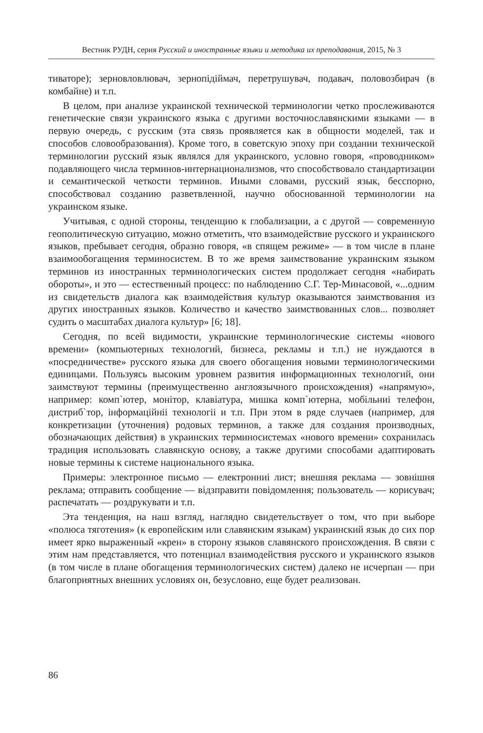Вестник РУДН, серия Русский и иностранные языки и методика их преподавания, 2015, № 3
тиваторе); зерновловлювач, зернопідіймач, перетрушувач, подавач, половозбирач (в комбайне) и т.п.
В целом, при анализе украинской технической терминологии четко прослеживаются генетические связи украинского языка с другими восточнославянскими языками — в первую очередь, с русским (эта связь проявляется как в общности моделей, так и способов словообразования). Кроме того, в советскую эпоху при создании технической терминологии русский язык являлся для украинского, условно говоря, «проводником» подавляющего числа терминов-интернационализмов, что способствовало стандартизации и семантической четкости терминов. Иными словами, русский язык, бесспорно, способствовал созданию разветвленной, научно обоснованной терминологии на украинском языке.
Учитывая, с одной стороны, тенденцию к глобализации, а с другой — современную геополитическую ситуацию, можно отметить, что взаимодействие русского и украинского языков, пребывает сегодня, образно говоря, «в спящем режиме» — в том числе в плане взаимообогащения терминосистем. В то же время заимствование украинским языком терминов из иностранных терминологических систем продолжает сегодня «набирать обороты», и это — естественный процесс: по наблюдению С.Г. Тер-Минасовой, «...одним из свидетельств диалога как взаимодействия культур оказываются заимствования из других иностранных языков. Количество и качество заимствованных слов... позволяет судить о масштабах диалога культур» [6; 18].
Сегодня, по всей видимости, украинские терминологические системы «нового времени» (компьютерных технологий, бизнеса, рекламы и т.п.) не нуждаются в «посредничестве» русского языка для своего обогащения новыми терминологическими единицами. Пользуясь высоким уровнем развития информационных технологий, они заимствуют термины (преимущественно англоязычного происхождения) «напрямую», например: комп`ютер, монітор, клавіатура, мишка комп`ютерна, мобільниі телефон, дистриб`тор, інформаційніі технологіі и т.п. При этом в ряде случаев (например, для конкретизации (уточнения) родовых терминов, а также для создания производных, обозначающих действия) в украинских терминосистемах «нового времени» сохранилась традиция использовать славянскую основу, а также другими способами адаптировать новые термины к системе национального языка.
Примеры: электронное письмо — електронниі лист; внешняя реклама — зовнішня реклама; отправить сообщение — відзправити повідомлення; пользователь — корисувач; распечатать — роздрукувати и т.п.
Эта тенденция, на наш взгляд, наглядно свидетельствует о том, что при выборе «полюса тяготения» (к европейским или славянским языкам) украинский язык до сих пор имеет ярко выраженный «крен» в сторону языков славянского происхождения. В связи с этим нам представляется, что потенциал взаимодействия русского и украинского языков (в том числе в плане обогащения терминологических систем) далеко не исчерпан — при благоприятных внешних условиях он, безусловно, еще будет реализован.
86